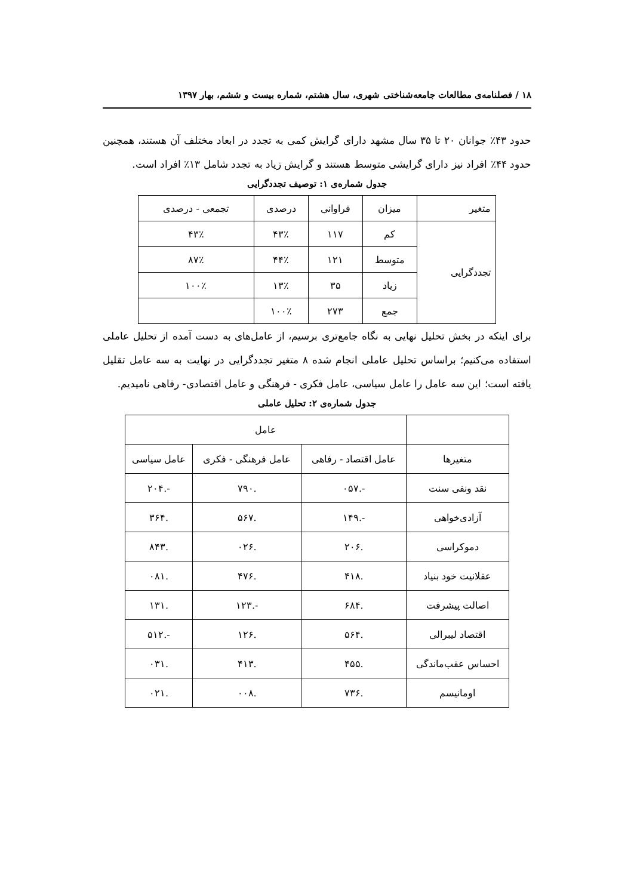۱۸ / فصلنامه‌ی مطالعات جامعه‌شناختی شهری، سال هشتم، شماره بیست و ششم، بهار ۱۳۹۷
حدود ۴۳٪ جوانان ۲۰ تا ۳۵ سال مشهد دارای گرایش کمی به تجدد در ابعاد مختلف آن هستند، همچنین حدود ۴۴٪ افراد نیز دارای گرایشی متوسط هستند و گرایش زیاد به تجدد شامل ۱۳٪ افراد است.
جدول شماره‌ی ۱: توصیف تجددگرایی
| متغیر | میزان | فراوانی | درصدی | تجمعی - درصدی |
| تجددگرایی | کم | ۱۱۷ | ۴۳٪ | ۴۳٪ |
| | متوسط | ۱۲۱ | ۴۴٪ | ۸۷٪ |
| | زیاد | ۳۵ | ۱۳٪ | ۱۰۰٪ |
| | جمع | ۲۷۳ | ۱۰۰٪ | |
برای اینکه در بخش تحلیل نهایی به نگاه جامع‌تری برسیم، از عامل‌های به دست آمده از تحلیل عاملی استفاده می‌کنیم؛ براساس تحلیل عاملی انجام شده ۸ متغیر تجددگرایی در نهایت به سه عامل تقلیل یافته است؛ این سه عامل را عامل سیاسی، عامل فکری - فرهنگی و عامل اقتصادی- رفاهی نامیدیم.
جدول شماره‌ی ۲: تحلیل عاملی
| | عامل | | |
| متغیرها | عامل اقتصاد - رفاهی | عامل فرهنگی - فکری | عامل سیاسی |
| نقد ونفی سنت | -.۰۵۷ | .۷۹۰ | -.۲۰۴ |
| آزادی‌خواهی | -.۱۴۹ | .۵۶۷ | .۳۶۴ |
| دموکراسی | .۲۰۶ | .۰۲۶ | .۸۴۳ |
| عقلانیت خود بنیاد | .۴۱۸ | .۴۷۶ | .۰۸۱ |
| اصالت پیشرفت | .۶۸۴ | -.۱۲۳ | .۱۳۱ |
| اقتصاد لیبرالی | .۵۶۴ | .۱۲۶ | -.۵۱۲ |
| احساس عقب‌ماندگی | .۴۵۵ | .۴۱۳ | .۰۳۱ |
| اومانیسم | .۷۳۶ | .۰۰۸ | .۰۲۱ |